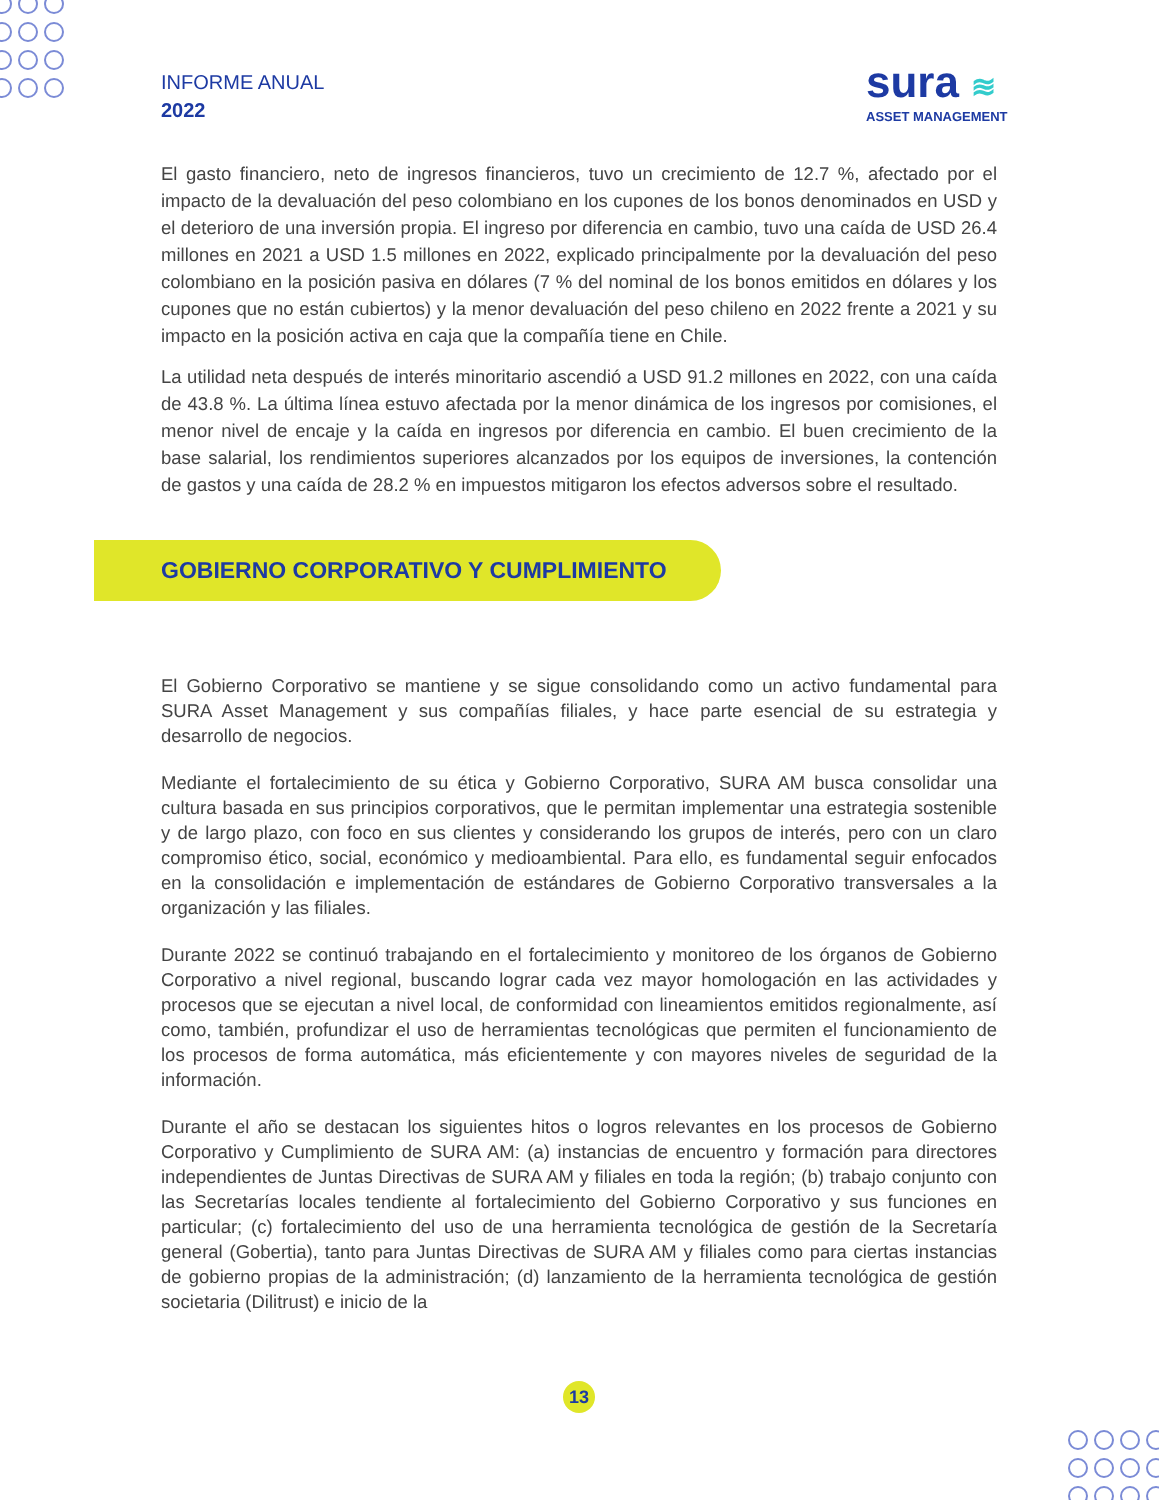INFORME ANUAL
2022
sura ≋
ASSET MANAGEMENT
El gasto financiero, neto de ingresos financieros, tuvo un crecimiento de 12.7 %, afectado por el impacto de la devaluación del peso colombiano en los cupones de los bonos denominados en USD y el deterioro de una inversión propia. El ingreso por diferencia en cambio, tuvo una caída de USD 26.4 millones en 2021 a USD 1.5 millones en 2022, explicado principalmente por la devaluación del peso colombiano en la posición pasiva en dólares (7 % del nominal de los bonos emitidos en dólares y los cupones que no están cubiertos) y la menor devaluación del peso chileno en 2022 frente a 2021 y su impacto en la posición activa en caja que la compañía tiene en Chile.
La utilidad neta después de interés minoritario ascendió a USD 91.2 millones en 2022, con una caída de 43.8 %. La última línea estuvo afectada por la menor dinámica de los ingresos por comisiones, el menor nivel de encaje y la caída en ingresos por diferencia en cambio. El buen crecimiento de la base salarial, los rendimientos superiores alcanzados por los equipos de inversiones, la contención de gastos y una caída de 28.2 % en impuestos mitigaron los efectos adversos sobre el resultado.
GOBIERNO CORPORATIVO Y CUMPLIMIENTO
El Gobierno Corporativo se mantiene y se sigue consolidando como un activo fundamental para SURA Asset Management y sus compañías filiales, y hace parte esencial de su estrategia y desarrollo de negocios.
Mediante el fortalecimiento de su ética y Gobierno Corporativo, SURA AM busca consolidar una cultura basada en sus principios corporativos, que le permitan implementar una estrategia sostenible y de largo plazo, con foco en sus clientes y considerando los grupos de interés, pero con un claro compromiso ético, social, económico y medioambiental. Para ello, es fundamental seguir enfocados en la consolidación e implementación de estándares de Gobierno Corporativo transversales a la organización y las filiales.
Durante 2022 se continuó trabajando en el fortalecimiento y monitoreo de los órganos de Gobierno Corporativo a nivel regional, buscando lograr cada vez mayor homologación en las actividades y procesos que se ejecutan a nivel local, de conformidad con lineamientos emitidos regionalmente, así como, también, profundizar el uso de herramientas tecnológicas que permiten el funcionamiento de los procesos de forma automática, más eficientemente y con mayores niveles de seguridad de la información.
Durante el año se destacan los siguientes hitos o logros relevantes en los procesos de Gobierno Corporativo y Cumplimiento de SURA AM: (a) instancias de encuentro y formación para directores independientes de Juntas Directivas de SURA AM y filiales en toda la región; (b) trabajo conjunto con las Secretarías locales tendiente al fortalecimiento del Gobierno Corporativo y sus funciones en particular; (c) fortalecimiento del uso de una herramienta tecnológica de gestión de la Secretaría general (Gobertia), tanto para Juntas Directivas de SURA AM y filiales como para ciertas instancias de gobierno propias de la administración; (d) lanzamiento de la herramienta tecnológica de gestión societaria (Dilitrust) e inicio de la
13